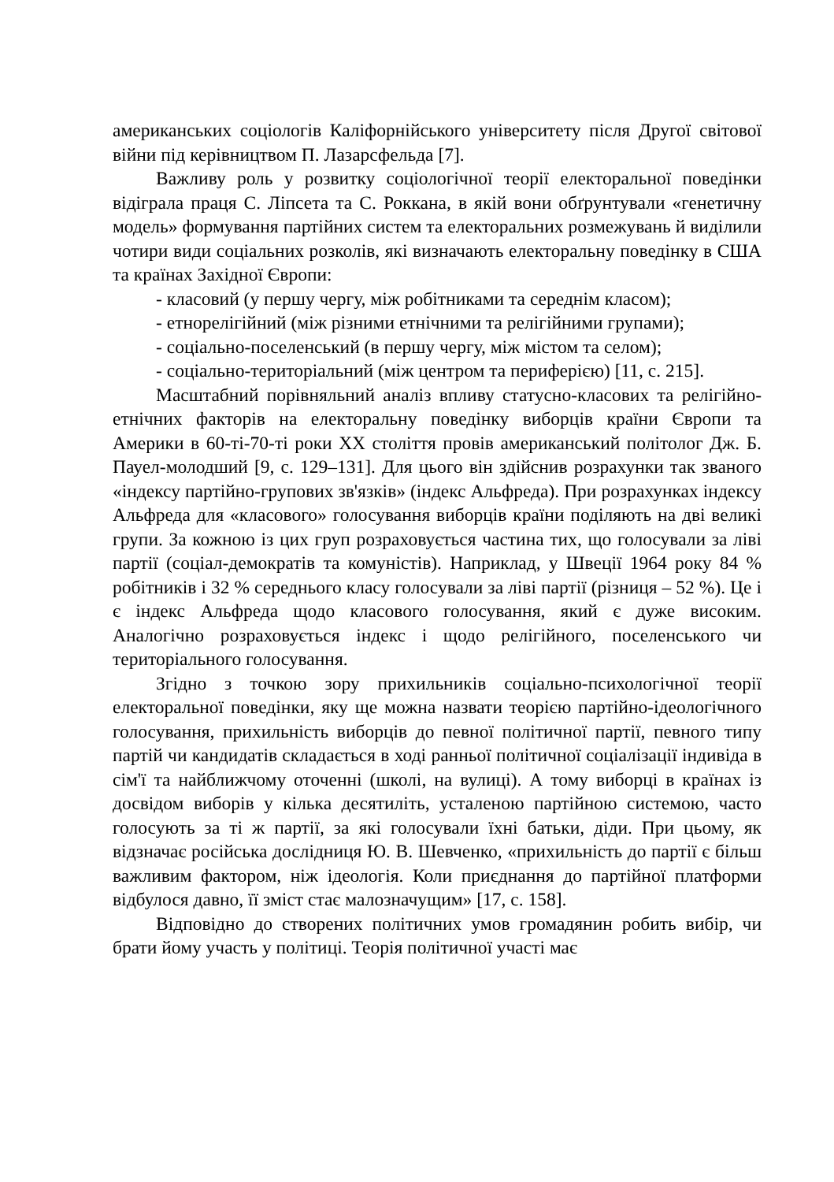американських соціологів Каліфорнійського університету після Другої світової війни під керівництвом П. Лазарсфельда [7].
Важливу роль у розвитку соціологічної теорії електоральної поведінки відіграла праця С. Ліпсета та С. Роккана, в якій вони обґрунтували «генетичну модель» формування партійних систем та електоральних розмежувань й виділили чотири види соціальних розколів, які визначають електоральну поведінку в США та країнах Західної Європи:
- класовий (у першу чергу, між робітниками та середнім класом);
- етнорелігійний (між різними етнічними та релігійними групами);
- соціально-поселенський (в першу чергу, між містом та селом);
- соціально-територіальний (між центром та периферією) [11, с. 215].
Масштабний порівняльний аналіз впливу статусно-класових та релігійно-етнічних факторів на електоральну поведінку виборців країни Європи та Америки в 60-ті-70-ті роки ХХ століття провів американський політолог Дж. Б. Пауел-молодший [9, с. 129–131]. Для цього він здійснив розрахунки так званого «індексу партійно-групових зв'язків» (індекс Альфреда). При розрахунках індексу Альфреда для «класового» голосування виборців країни поділяють на дві великі групи. За кожною із цих груп розраховується частина тих, що голосували за ліві партії (соціал-демократів та комуністів). Наприклад, у Швеції 1964 року 84 % робітників і 32 % середнього класу голосували за ліві партії (різниця – 52 %). Це і є індекс Альфреда щодо класового голосування, який є дуже високим. Аналогічно розраховується індекс і щодо релігійного, поселенського чи територіального голосування.
Згідно з точкою зору прихильників соціально-психологічної теорії електоральної поведінки, яку ще можна назвати теорією партійно-ідеологічного голосування, прихильність виборців до певної політичної партії, певного типу партій чи кандидатів складається в ході ранньої політичної соціалізації індивіда в сім'ї та найближчому оточенні (школі, на вулиці). А тому виборці в країнах із досвідом виборів у кілька десятиліть, усталеною партійною системою, часто голосують за ті ж партії, за які голосували їхні батьки, діди. При цьому, як відзначає російська дослідниця Ю. В. Шевченко, «прихильність до партії є більш важливим фактором, ніж ідеологія. Коли приєднання до партійної платформи відбулося давно, її зміст стає малозначущим» [17, с. 158].
Відповідно до створених політичних умов громадянин робить вибір, чи брати йому участь у політиці. Теорія політичної участі має